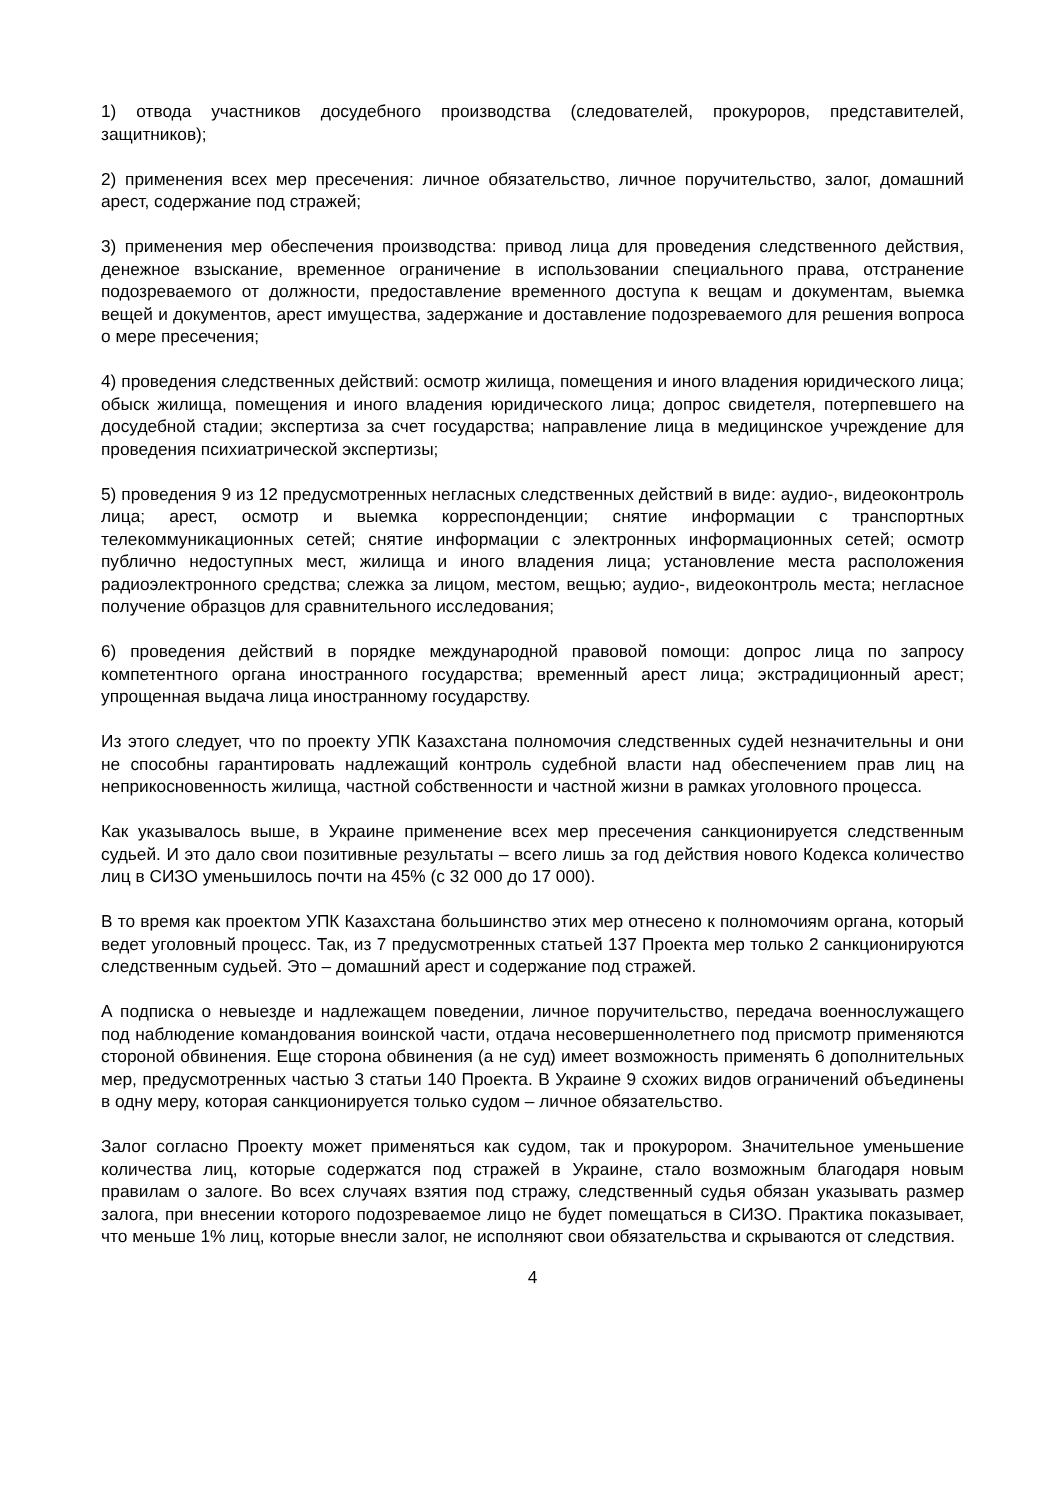1) отвода участников досудебного производства (следователей, прокуроров, представителей, защитников);
2) применения всех мер пресечения: личное обязательство, личное поручительство, залог, домашний арест, содержание под стражей;
3) применения мер обеспечения производства: привод лица для проведения следственного действия, денежное взыскание, временное ограничение в использовании специального права, отстранение подозреваемого от должности, предоставление временного доступа к вещам и документам, выемка вещей и документов, арест имущества, задержание и доставление подозреваемого для решения вопроса о мере пресечения;
4) проведения следственных действий: осмотр жилища, помещения и иного владения юридического лица; обыск жилища, помещения и иного владения юридического лица; допрос свидетеля, потерпевшего на досудебной стадии; экспертиза за счет государства; направление лица в медицинское учреждение для проведения психиатрической экспертизы;
5) проведения 9 из 12 предусмотренных негласных следственных действий в виде: аудио-, видеоконтроль лица; арест, осмотр и выемка корреспонденции; снятие информации с транспортных телекоммуникационных сетей; снятие информации с электронных информационных сетей; осмотр публично недоступных мест, жилища и иного владения лица; установление места расположения радиоэлектронного средства; слежка за лицом, местом, вещью; аудио-, видеоконтроль места; негласное получение образцов для сравнительного исследования;
6) проведения действий в порядке международной правовой помощи: допрос лица по запросу компетентного органа иностранного государства; временный арест лица; экстрадиционный арест; упрощенная выдача лица иностранному государству.
Из этого следует, что по проекту УПК Казахстана полномочия следственных судей незначительны и они не способны гарантировать надлежащий контроль судебной власти над обеспечением прав лиц на неприкосновенность жилища, частной собственности и частной жизни в рамках уголовного процесса.
Как указывалось выше, в Украине применение всех мер пресечения санкционируется следственным судьей. И это дало свои позитивные результаты – всего лишь за год действия нового Кодекса количество лиц в СИЗО уменьшилось почти на 45% (с 32 000 до 17 000).
В то время как проектом УПК Казахстана большинство этих мер отнесено к полномочиям органа, который ведет уголовный процесс. Так, из 7 предусмотренных статьей 137 Проекта мер только 2 санкционируются следственным судьей. Это – домашний арест и содержание под стражей.
А подписка о невыезде и надлежащем поведении, личное поручительство, передача военнослужащего под наблюдение командования воинской части, отдача несовершеннолетнего под присмотр применяются стороной обвинения. Еще сторона обвинения (а не суд) имеет возможность применять 6 дополнительных мер, предусмотренных частью 3 статьи 140 Проекта. В Украине 9 схожих видов ограничений объединены в одну меру, которая санкционируется только судом – личное обязательство.
Залог согласно Проекту может применяться как судом, так и прокурором. Значительное уменьшение количества лиц, которые содержатся под стражей в Украине, стало возможным благодаря новым правилам о залоге. Во всех случаях взятия под стражу, следственный судья обязан указывать размер залога, при внесении которого подозреваемое лицо не будет помещаться в СИЗО. Практика показывает, что меньше 1% лиц, которые внесли залог, не исполняют свои обязательства и скрываются от следствия.
4